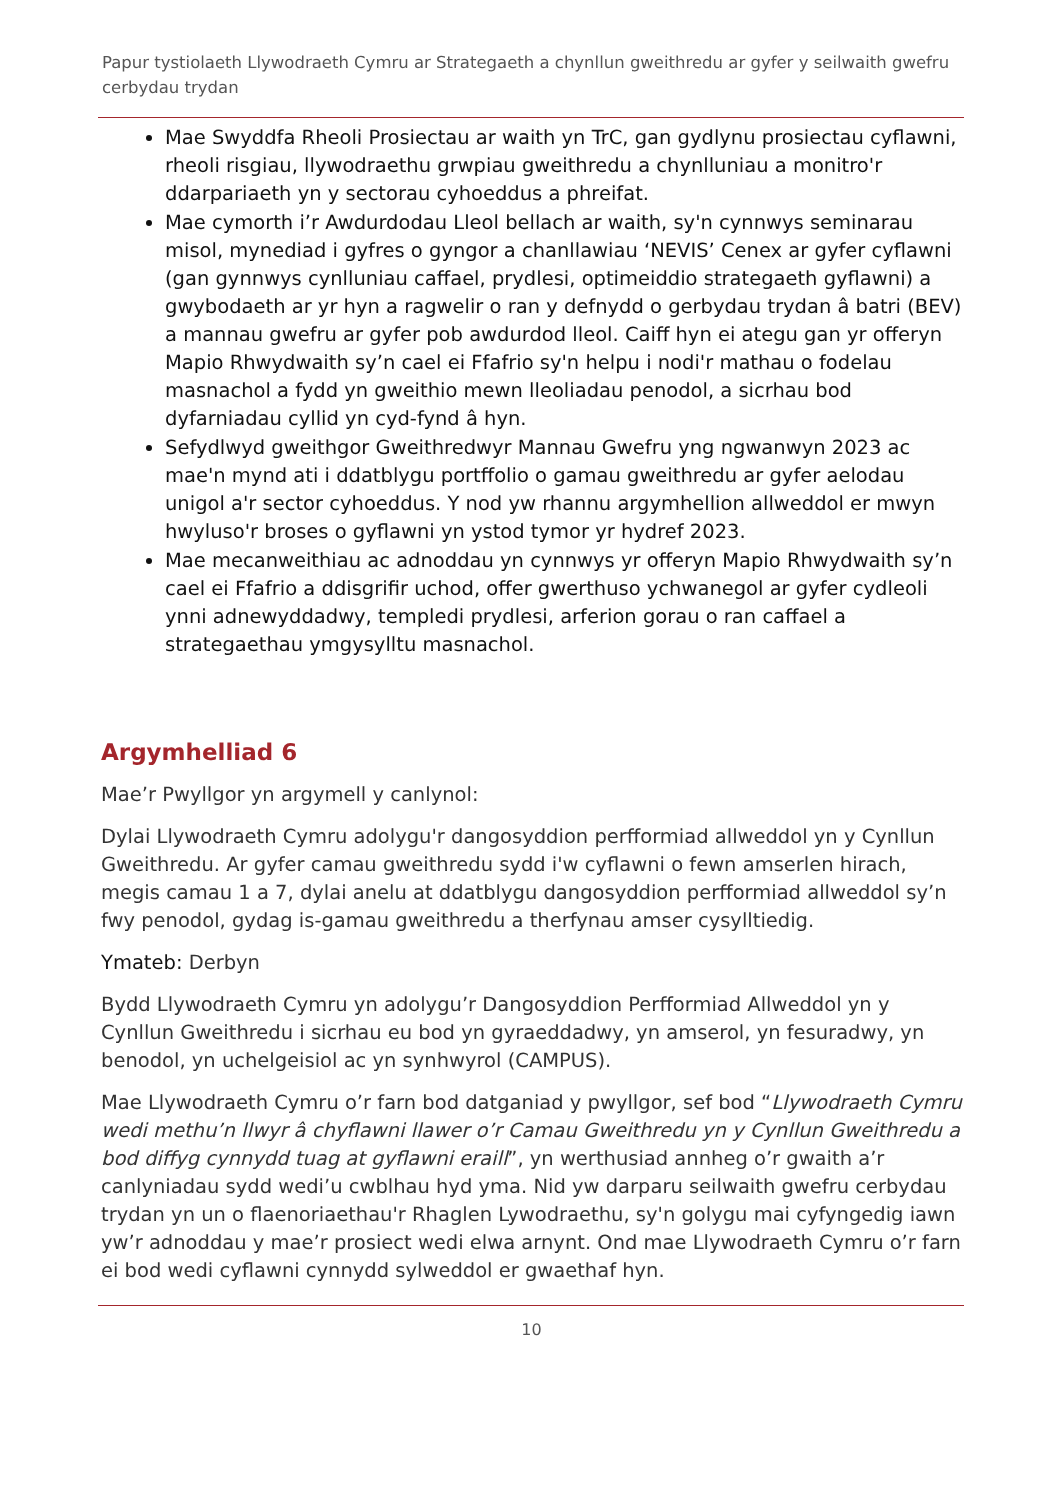Papur tystiolaeth Llywodraeth Cymru ar Strategaeth a chynllun gweithredu ar gyfer y seilwaith gwefru cerbydau trydan
Mae Swyddfa Rheoli Prosiectau ar waith yn TrC, gan gydlynu prosiectau cyflawni, rheoli risgiau, llywodraethu grwpiau gweithredu a chynlluniau a monitro'r ddarpariaeth yn y sectorau cyhoeddus a phreifat.
Mae cymorth i’r Awdurdodau Lleol bellach ar waith, sy'n cynnwys seminarau misol, mynediad i gyfres o gyngor a chanllawiau ‘NEVIS’ Cenex ar gyfer cyflawni (gan gynnwys cynlluniau caffael, prydlesi, optimeiddio strategaeth gyflawni) a gwybodaeth ar yr hyn a ragwelir o ran y defnydd o gerbydau trydan â batri (BEV) a mannau gwefru ar gyfer pob awdurdod lleol. Caiff hyn ei ategu gan yr offeryn Mapio Rhwydwaith sy’n cael ei Ffafrio sy'n helpu i nodi'r mathau o fodelau masnachol a fydd yn gweithio mewn lleoliadau penodol, a sicrhau bod dyfarniadau cyllid yn cyd-fynd â hyn.
Sefydlwyd gweithgor Gweithredwyr Mannau Gwefru yng ngwanwyn 2023 ac mae'n mynd ati i ddatblygu portffolio o gamau gweithredu ar gyfer aelodau unigol a'r sector cyhoeddus. Y nod yw rhannu argymhellion allweddol er mwyn hwyluso'r broses o gyflawni yn ystod tymor yr hydref 2023.
Mae mecanweithiau ac adnoddau yn cynnwys yr offeryn Mapio Rhwydwaith sy’n cael ei Ffafrio a ddisgrifir uchod, offer gwerthuso ychwanegol ar gyfer cydleoli ynni adnewyddadwy, templedi prydlesi, arferion gorau o ran caffael a strategaethau ymgysylltu masnachol.
Argymhelliad 6
Mae’r Pwyllgor yn argymell y canlynol:
Dylai Llywodraeth Cymru adolygu'r dangosyddion perfformiad allweddol yn y Cynllun Gweithredu. Ar gyfer camau gweithredu sydd i'w cyflawni o fewn amserlen hirach, megis camau 1 a 7, dylai anelu at ddatblygu dangosyddion perfformiad allweddol sy’n fwy penodol, gydag is-gamau gweithredu a therfynau amser cysylltiedig.
Ymateb: Derbyn
Bydd Llywodraeth Cymru yn adolygu’r Dangosyddion Perfformiad Allweddol yn y Cynllun Gweithredu i sicrhau eu bod yn gyraeddadwy, yn amserol, yn fesuradwy, yn benodol, yn uchelgeisiol ac yn synhwyrol (CAMPUS).
Mae Llywodraeth Cymru o’r farn bod datganiad y pwyllgor, sef bod “Llywodraeth Cymru wedi methu’n llwyr â chyflawni llawer o’r Camau Gweithredu yn y Cynllun Gweithredu a bod diffyg cynnydd tuag at gyflawni eraill”, yn werthusiad annheg o’r gwaith a’r canlyniadau sydd wedi’u cwblhau hyd yma. Nid yw darparu seilwaith gwefru cerbydau trydan yn un o flaenoriaethau'r Rhaglen Lywodraethu, sy'n golygu mai cyfyngedig iawn yw’r adnoddau y mae’r prosiect wedi elwa arnynt. Ond mae Llywodraeth Cymru o’r farn ei bod wedi cyflawni cynnydd sylweddol er gwaethaf hyn.
10